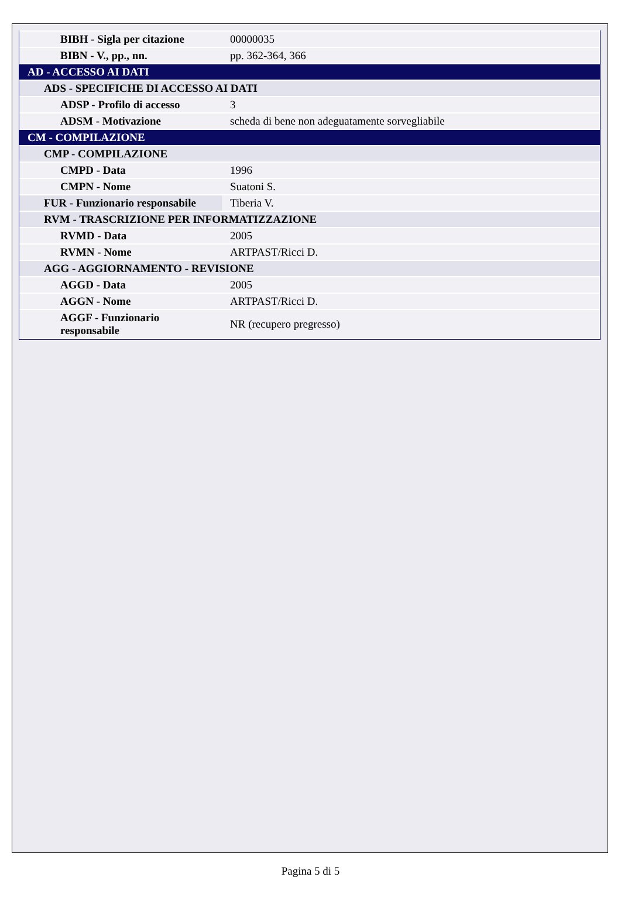| BIBH - Sigla per citazione | 00000035 |
| BIBN - V., pp., nn. | pp. 362-364, 366 |
| AD - ACCESSO AI DATI | |
| ADS - SPECIFICHE DI ACCESSO AI DATI | |
| ADSP - Profilo di accesso | 3 |
| ADSM - Motivazione | scheda di bene non adeguatamente sorvegliabile |
| CM - COMPILAZIONE | |
| CMP - COMPILAZIONE | |
| CMPD - Data | 1996 |
| CMPN - Nome | Suatoni S. |
| FUR - Funzionario responsabile | Tiberia V. |
| RVM - TRASCRIZIONE PER INFORMATIZZAZIONE | |
| RVMD - Data | 2005 |
| RVMN - Nome | ARTPAST/Ricci D. |
| AGG - AGGIORNAMENTO - REVISIONE | |
| AGGD - Data | 2005 |
| AGGN - Nome | ARTPAST/Ricci D. |
| AGGF - Funzionario responsabile | NR (recupero pregresso) |
Pagina 5 di 5